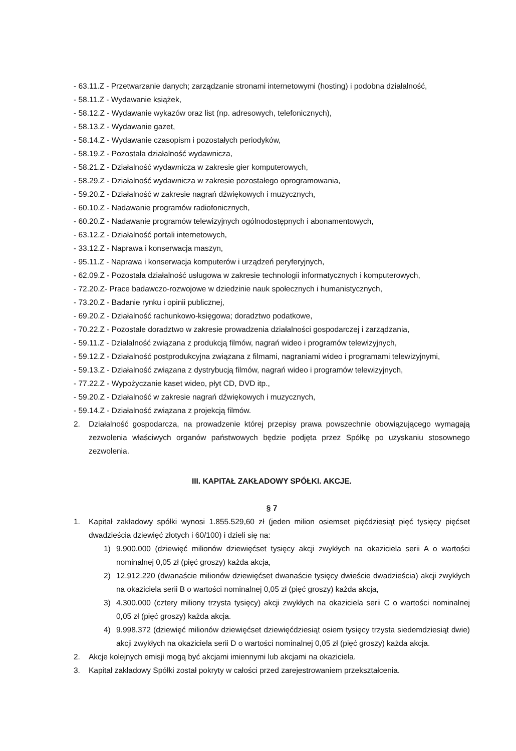- 63.11.Z - Przetwarzanie danych; zarządzanie stronami internetowymi (hosting) i podobna działalność,
- 58.11.Z - Wydawanie książek,
- 58.12.Z - Wydawanie wykazów oraz list (np. adresowych, telefonicznych),
- 58.13.Z - Wydawanie gazet,
- 58.14.Z - Wydawanie czasopism i pozostałych periodyków,
- 58.19.Z - Pozostała działalność wydawnicza,
- 58.21.Z - Działalność wydawnicza w zakresie gier komputerowych,
- 58.29.Z - Działalność wydawnicza w zakresie pozostałego oprogramowania,
- 59.20.Z - Działalność w zakresie nagrań dźwiękowych i muzycznych,
- 60.10.Z - Nadawanie programów radiofonicznych,
- 60.20.Z - Nadawanie programów telewizyjnych ogólnodostępnych i abonamentowych,
- 63.12.Z - Działalność portali internetowych,
- 33.12.Z - Naprawa i konserwacja maszyn,
- 95.11.Z - Naprawa i konserwacja komputerów i urządzeń peryferyjnych,
- 62.09.Z - Pozostała działalność usługowa w zakresie technologii informatycznych i komputerowych,
- 72.20.Z- Prace badawczo-rozwojowe w dziedzinie nauk społecznych i humanistycznych,
- 73.20.Z - Badanie rynku i opinii publicznej,
- 69.20.Z - Działalność rachunkowo-księgowa; doradztwo podatkowe,
- 70.22.Z - Pozostałe doradztwo w zakresie prowadzenia działalności gospodarczej i zarządzania,
- 59.11.Z - Działalność związana z produkcją filmów, nagrań wideo i programów telewizyjnych,
- 59.12.Z - Działalność postprodukcyjna związana z filmami, nagraniami wideo i programami telewizyjnymi,
- 59.13.Z - Działalność związana z dystrybucją filmów, nagrań wideo i programów telewizyjnych,
- 77.22.Z - Wypożyczanie kaset wideo, płyt CD, DVD itp.,
- 59.20.Z - Działalność w zakresie nagrań dźwiękowych i muzycznych,
- 59.14.Z - Działalność związana z projekcją filmów.
2. Działalność gospodarcza, na prowadzenie której przepisy prawa powszechnie obowiązującego wymagają zezwolenia właściwych organów państwowych będzie podjęta przez Spółkę po uzyskaniu stosownego zezwolenia.
III. KAPITAŁ ZAKŁADOWY SPÓŁKI. AKCJE.
§ 7
1. Kapitał zakładowy spółki wynosi 1.855.529,60 zł (jeden milion osiemset pięćdziesiąt pięć tysięcy pięćset dwadzieścia dziewięć złotych i 60/100) i dzieli się na:
1) 9.900.000 (dziewięć milionów dziewięćset tysięcy akcji zwykłych na okaziciela serii A o wartości nominalnej 0,05 zł (pięć groszy) każda akcja,
2) 12.912.220 (dwanaście milionów dziewięćset dwanaście tysięcy dwieście dwadzieścia) akcji zwykłych na okaziciela serii B o wartości nominalnej 0,05 zł (pięć groszy) każda akcja,
3) 4.300.000 (cztery miliony trzysta tysięcy) akcji zwykłych na okaziciela serii C o wartości nominalnej 0,05 zł (pięć groszy) każda akcja.
4) 9.998.372 (dziewięć milionów dziewięćset dziewięćdziesiąt osiem tysięcy trzysta siedemdziesiąt dwie) akcji zwykłych na okaziciela serii D o wartości nominalnej 0,05 zł (pięć groszy) każda akcja.
2. Akcje kolejnych emisji mogą być akcjami imiennymi lub akcjami na okaziciela.
3. Kapitał zakładowy Spółki został pokryty w całości przed zarejestrowaniem przekształcenia.